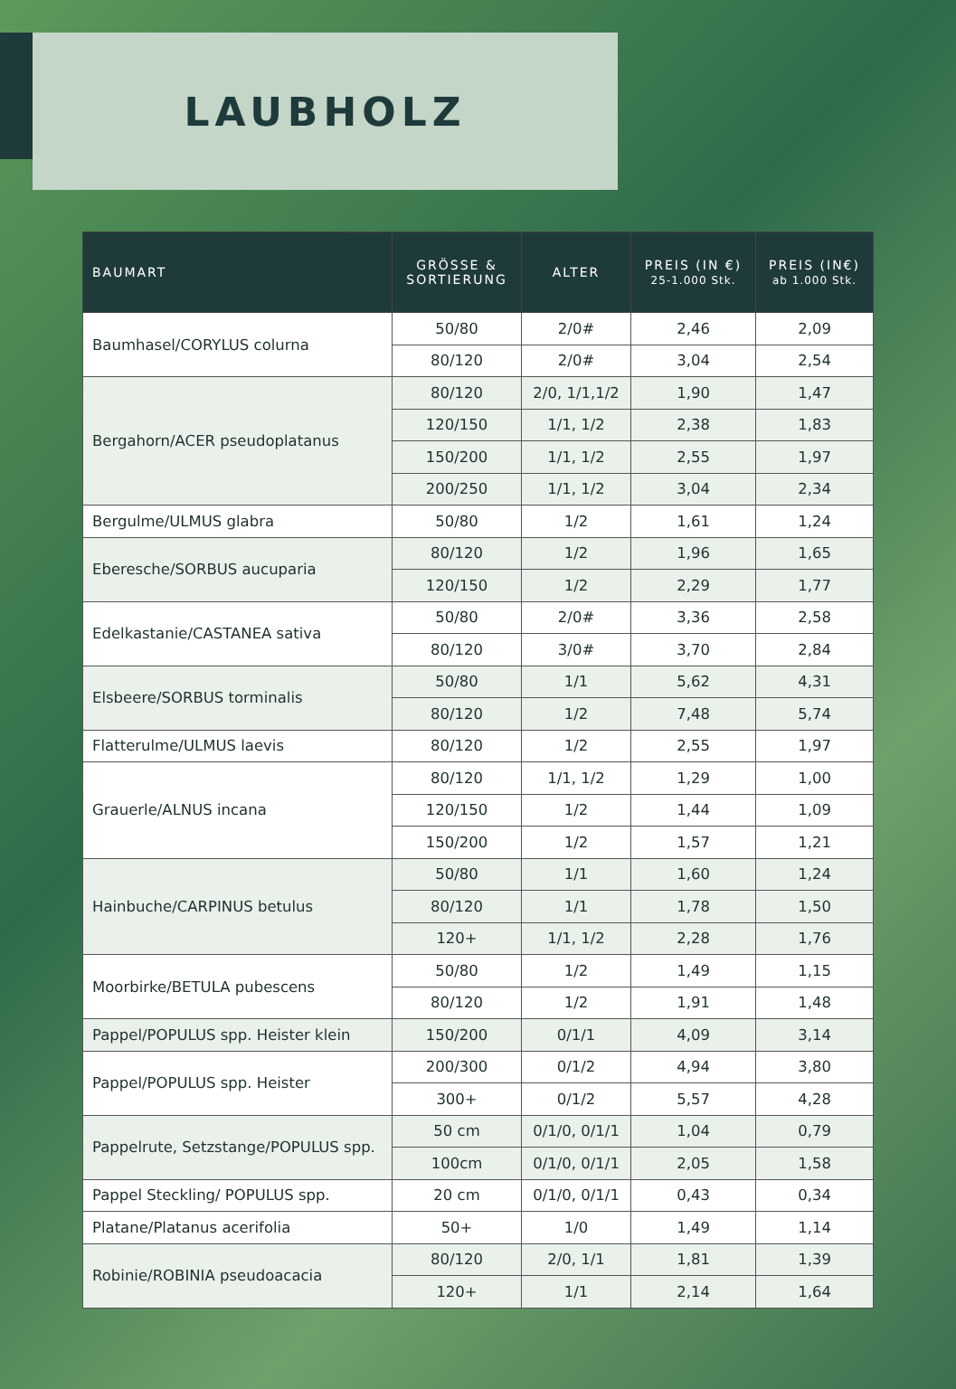LAUBHOLZ
| BAUMART | GRÖSSE & SORTIERUNG | ALTER | PREIS (IN €) 25-1.000 Stk. | PREIS (IN€) ab 1.000 Stk. |
| --- | --- | --- | --- | --- |
| Baumhasel/CORYLUS colurna | 50/80 | 2/0# | 2,46 | 2,09 |
| | 80/120 | 2/0# | 3,04 | 2,54 |
| Bergahorn/ACER pseudoplatanus | 80/120 | 2/0, 1/1,1/2 | 1,90 | 1,47 |
| | 120/150 | 1/1, 1/2 | 2,38 | 1,83 |
| | 150/200 | 1/1, 1/2 | 2,55 | 1,97 |
| | 200/250 | 1/1, 1/2 | 3,04 | 2,34 |
| Bergulme/ULMUS glabra | 50/80 | 1/2 | 1,61 | 1,24 |
| Eberesche/SORBUS aucuparia | 80/120 | 1/2 | 1,96 | 1,65 |
| | 120/150 | 1/2 | 2,29 | 1,77 |
| Edelkastanie/CASTANEA sativa | 50/80 | 2/0# | 3,36 | 2,58 |
| | 80/120 | 3/0# | 3,70 | 2,84 |
| Elsbeere/SORBUS torminalis | 50/80 | 1/1 | 5,62 | 4,31 |
| | 80/120 | 1/2 | 7,48 | 5,74 |
| Flatterulme/ULMUS laevis | 80/120 | 1/2 | 2,55 | 1,97 |
| Grauerle/ALNUS incana | 80/120 | 1/1, 1/2 | 1,29 | 1,00 |
| | 120/150 | 1/2 | 1,44 | 1,09 |
| | 150/200 | 1/2 | 1,57 | 1,21 |
| Hainbuche/CARPINUS betulus | 50/80 | 1/1 | 1,60 | 1,24 |
| | 80/120 | 1/1 | 1,78 | 1,50 |
| | 120+ | 1/1, 1/2 | 2,28 | 1,76 |
| Moorbirke/BETULA pubescens | 50/80 | 1/2 | 1,49 | 1,15 |
| | 80/120 | 1/2 | 1,91 | 1,48 |
| Pappel/POPULUS spp. Heister klein | 150/200 | 0/1/1 | 4,09 | 3,14 |
| Pappel/POPULUS spp. Heister | 200/300 | 0/1/2 | 4,94 | 3,80 |
| | 300+ | 0/1/2 | 5,57 | 4,28 |
| Pappelrute, Setzstange/POPULUS spp. | 50 cm | 0/1/0, 0/1/1 | 1,04 | 0,79 |
| | 100cm | 0/1/0, 0/1/1 | 2,05 | 1,58 |
| Pappel Steckling/ POPULUS spp. | 20 cm | 0/1/0, 0/1/1 | 0,43 | 0,34 |
| Platane/Platanus acerifolia | 50+ | 1/0 | 1,49 | 1,14 |
| Robinie/ROBINIA pseudoacacia | 80/120 | 2/0, 1/1 | 1,81 | 1,39 |
| | 120+ | 1/1 | 2,14 | 1,64 |